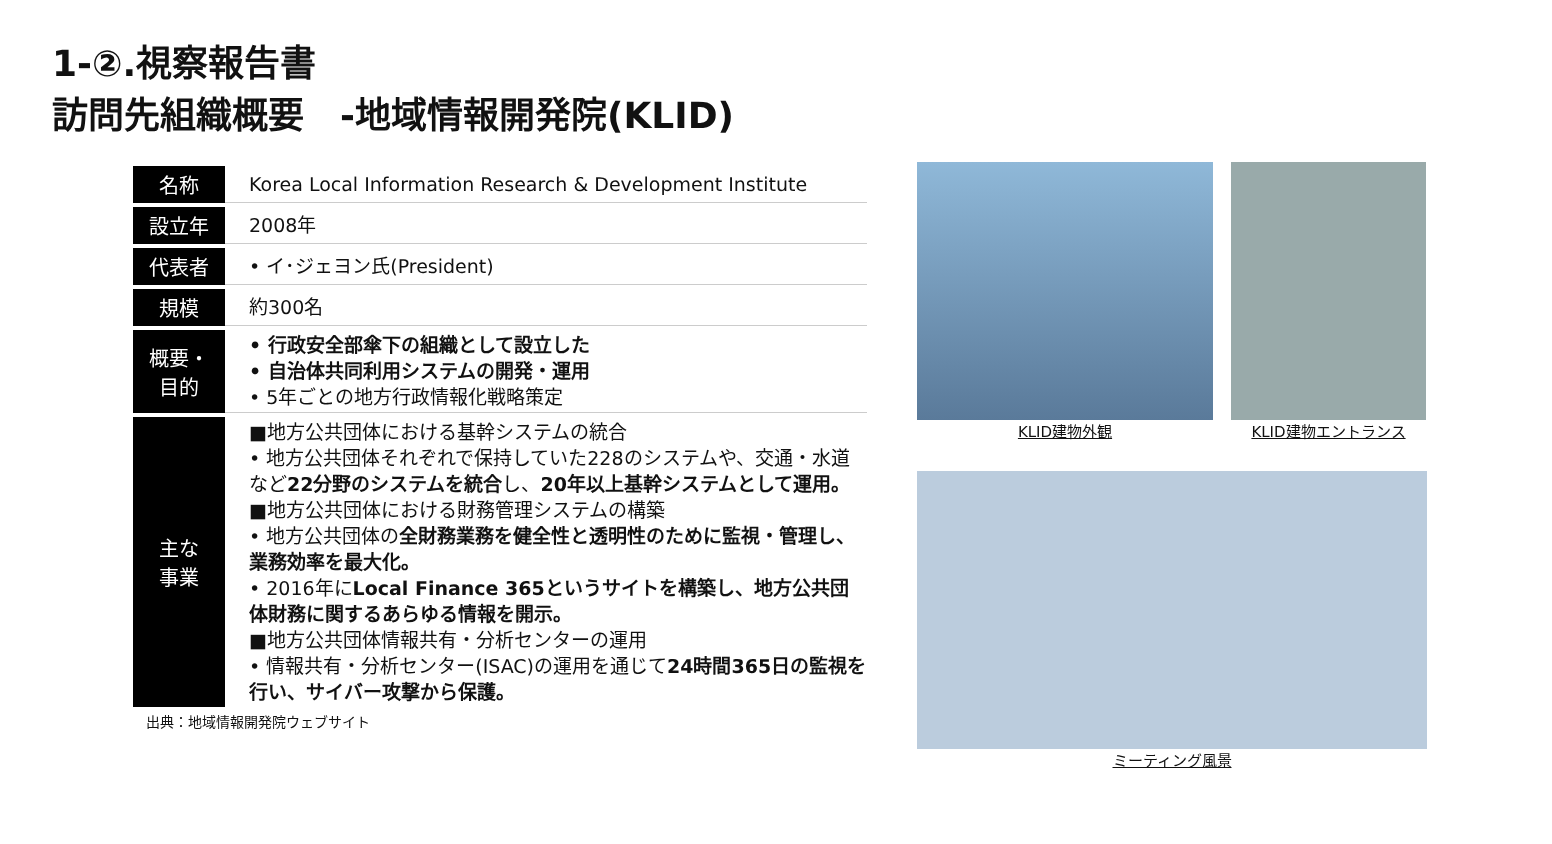1-②.視察報告書
訪問先組織概要　-地域情報開発院(KLID)
| 名称 | Korea Local Information Research & Development Institute |
| 設立年 | 2008年 |
| 代表者 | • イ･ジェヨン氏(President) |
| 規模 | 約300名 |
| 概要・ 目的 | • 行政安全部傘下の組織として設立した • 自治体共同利用システムの開発・運用 • 5年ごとの地方行政情報化戦略策定 |
| 主な 事業 | ■地方公共団体における基幹システムの統合 • 地方公共団体それぞれで保持していた228のシステムや、交通・水道など 22分野のシステムを統合 し、 20年以上基幹システムとして運用。 ■地方公共団体における財務管理システムの構築 • 地方公共団体の 全財務業務を健全性と透明性のために監視・管理し、業務効率を最大化。 • 2016年に Local Finance 365というサイトを構築し、地方公共団体財務に関するあらゆる情報を開示。 ■地方公共団体情報共有・分析センターの運用 • 情報共有・分析センター(ISAC)の運用を通じて 24時間365日の監視を行い、サイバー攻撃から保護。 |
出典：地域情報開発院ウェブサイト
KLID建物外観 KLID建物エントランス
ミーティング風景